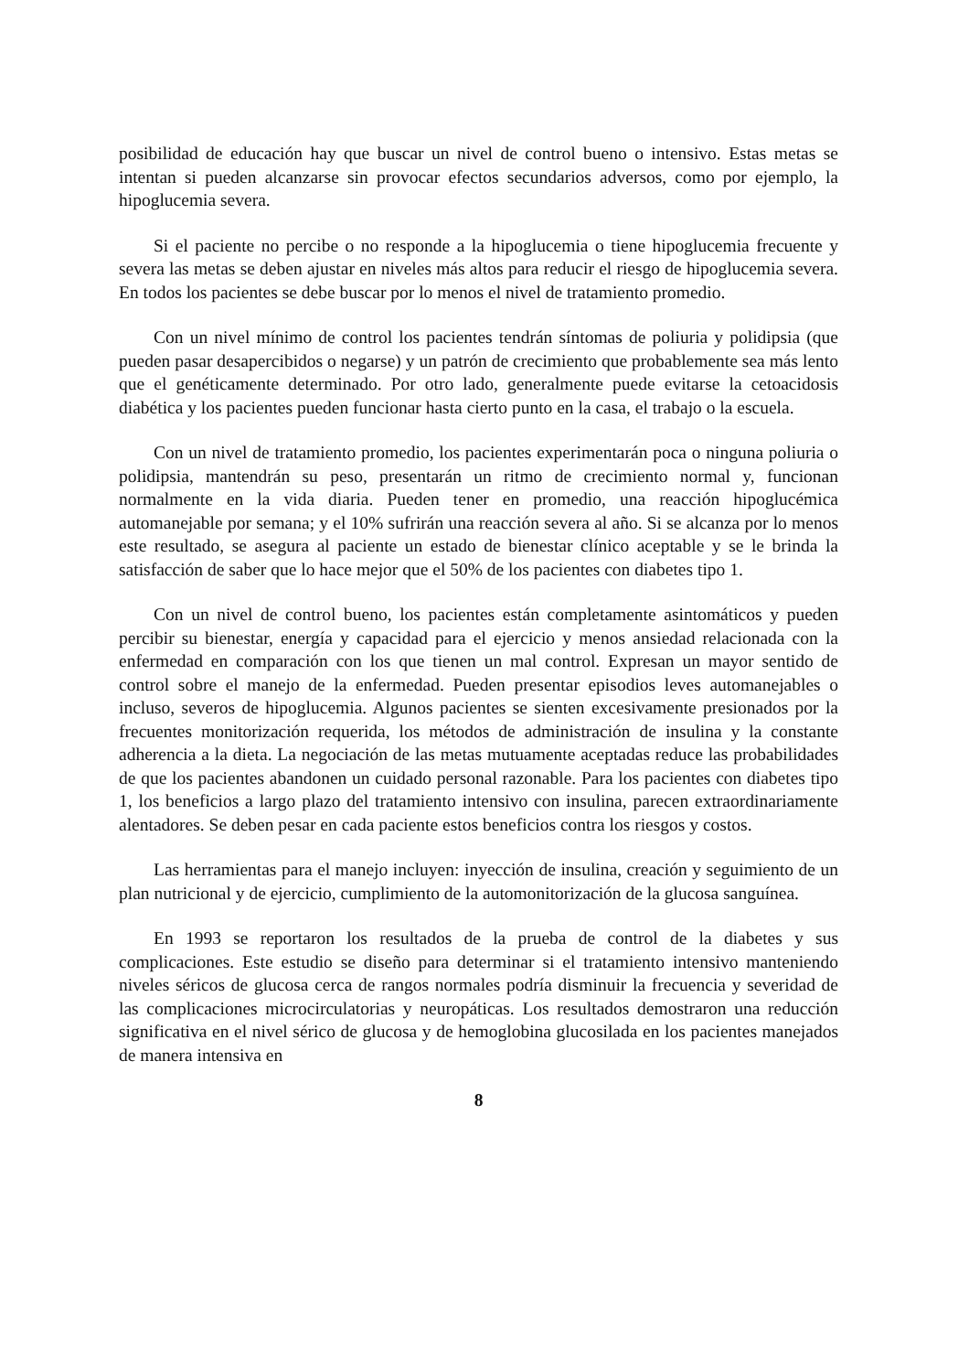posibilidad de educación hay que buscar un nivel de control bueno o intensivo. Estas metas se intentan si pueden alcanzarse sin provocar efectos secundarios adversos, como por ejemplo, la hipoglucemia severa.
Si el paciente no percibe o no responde a la hipoglucemia o tiene hipoglucemia frecuente y severa las metas se deben ajustar en niveles más altos para reducir el riesgo de hipoglucemia severa. En todos los pacientes se debe buscar por lo menos el nivel de tratamiento promedio.
Con un nivel mínimo de control los pacientes tendrán síntomas de poliuria y polidipsia (que pueden pasar desapercibidos o negarse) y un patrón de crecimiento que probablemente sea más lento que el genéticamente determinado. Por otro lado, generalmente puede evitarse la cetoacidosis diabética y los pacientes pueden funcionar hasta cierto punto en la casa, el trabajo o la escuela.
Con un nivel de tratamiento promedio, los pacientes experimentarán poca o ninguna poliuria o polidipsia, mantendrán su peso, presentarán un ritmo de crecimiento normal y, funcionan normalmente en la vida diaria. Pueden tener en promedio, una reacción hipoglucémica automanejable por semana; y el 10% sufrirán una reacción severa al año. Si se alcanza por lo menos este resultado, se asegura al paciente un estado de bienestar clínico aceptable y se le brinda la satisfacción de saber que lo hace mejor que el 50% de los pacientes con diabetes tipo 1.
Con un nivel de control bueno, los pacientes están completamente asintomáticos y pueden percibir su bienestar, energía y capacidad para el ejercicio y menos ansiedad relacionada con la enfermedad en comparación con los que tienen un mal control. Expresan un mayor sentido de control sobre el manejo de la enfermedad. Pueden presentar episodios leves automanejables o incluso, severos de hipoglucemia. Algunos pacientes se sienten excesivamente presionados por la frecuentes monitorización requerida, los métodos de administración de insulina y la constante adherencia a la dieta. La negociación de las metas mutuamente aceptadas reduce las probabilidades de que los pacientes abandonen un cuidado personal razonable. Para los pacientes con diabetes tipo 1, los beneficios a largo plazo del tratamiento intensivo con insulina, parecen extraordinariamente alentadores. Se deben pesar en cada paciente estos beneficios contra los riesgos y costos.
Las herramientas para el manejo incluyen: inyección de insulina, creación y seguimiento de un plan nutricional y de ejercicio, cumplimiento de la automonitorización de la glucosa sanguínea.
En 1993 se reportaron los resultados de la prueba de control de la diabetes y sus complicaciones. Este estudio se diseño para determinar si el tratamiento intensivo manteniendo niveles séricos de glucosa cerca de rangos normales podría disminuir la frecuencia y severidad de las complicaciones microcirculatorias y neuropáticas. Los resultados demostraron una reducción significativa en el nivel sérico de glucosa y de hemoglobina glucosilada en los pacientes manejados de manera intensiva en
8